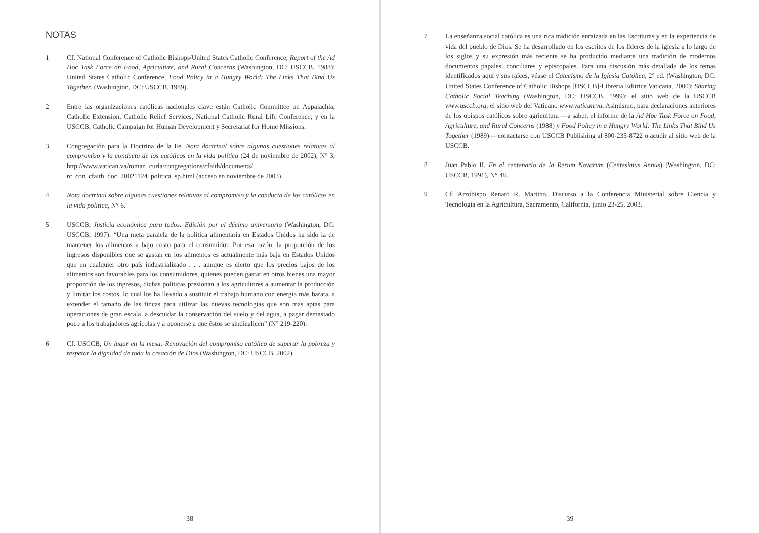NOTAS
1 Cf. National Conference of Catholic Bishops/United States Catholic Conference, Report of the Ad Hoc Task Force on Food, Agriculture, and Rural Concerns (Washington, DC: USCCB, 1988); United States Catholic Conference, Food Policy in a Hungry World: The Links That Bind Us Together, (Washington, DC: USCCB, 1989).
2 Entre las organizaciones católicas nacionales clave están Catholic Committee on Appalachia, Catholic Extension, Catholic Relief Services, National Catholic Rural Life Conference; y en la USCCB, Catholic Campaign for Human Development y Secretariat for Home Missions.
3 Congregación para la Doctrina de la Fe, Nota doctrinal sobre algunas cuestiones relativas al compromiso y la conducta de los católicos en la vida política (24 de noviembre de 2002), N° 3, http://www.vatican.va/roman_curia/congregations/cfaith/documents/ rc_con_cfaith_doc_20021124_politica_sp.html (acceso en noviembre de 2003).
4 Nota doctrinal sobre algunas cuestiones relativas al compromiso y la conducta de los católicos en la vida política, N° 6.
5 USCCB, Justicia económica para todos: Edición por el décimo aniversario (Washington, DC: USCCB, 1997): “Una meta paralela de la política alimentaria en Estados Unidos ha sido la de mantener los alimentos a bajo costo para el consumidor. Por esa razón, la proporción de los ingresos disponibles que se gastan en los alimentos es actualmente más baja en Estados Unidos que en cualquier otro país industrializado . . . aunque es cierto que los precios bajos de los alimentos son favorables para los consumidores, quienes pueden gastar en otros bienes una mayor proporción de los ingresos, dichas políticas presionan a los agricultores a aumentar la producción y limitar los costos, lo cual los ha llevado a sustituir el trabajo humano con energía más barata, a extender el tamaño de las fincas para utilizar las nuevas tecnologías que son más aptas para operaciones de gran escala, a descuidar la conservación del suelo y del agua, a pagar demasiado poco a los trabajadores agrícolas y a oponerse a que éstos se sindicalicen” (N° 219-220).
6 Cf. USCCB, Un lugar en la mesa: Renovación del compromiso católico de superar la pobreza y respetar la dignidad de toda la creación de Dios (Washington, DC: USCCB, 2002).
38
7 La enseñanza social católica es una rica tradición enraizada en las Escrituras y en la experiencia de vida del pueblo de Dios. Se ha desarrollado en los escritos de los líderes de la iglesia a lo largo de los siglos y su expresión más reciente se ha producido mediante una tradición de modernos documentos papales, conciliares y episcopales. Para una discusión más detallada de los temas identificados aquí y sus raíces, véase el Catecismo de la Iglesia Católica, 2° ed. (Washington, DC: United States Conference of Catholic Bishops [USCCB]-Libreria Editrice Vaticana, 2000); Sharing Catholic Social Teaching (Washington, DC: USCCB, 1999); el sitio web de la USCCB www.usccb.org; el sitio web del Vaticano www.vatican.va. Asimismo, para declaraciones anteriores de los obispos católicos sobre agricultura —a saber, el informe de la Ad Hoc Task Force on Food, Agriculture, and Rural Concerns (1988) y Food Policy in a Hungry World: The Links That Bind Us Together (1989)— contactarse con USCCB Publishing al 800-235-8722 o acudir al sitio web de la USCCB.
8 Juan Pablo II, En el centenario de la Rerum Novarum (Centesimus Annus) (Washington, DC: USCCB, 1991), N° 48.
9 Cf. Arzobispo Renato R. Martino, Discurso a la Conferencia Ministerial sobre Ciencia y Tecnología en la Agricultura, Sacramento, California, junio 23-25, 2003.
39